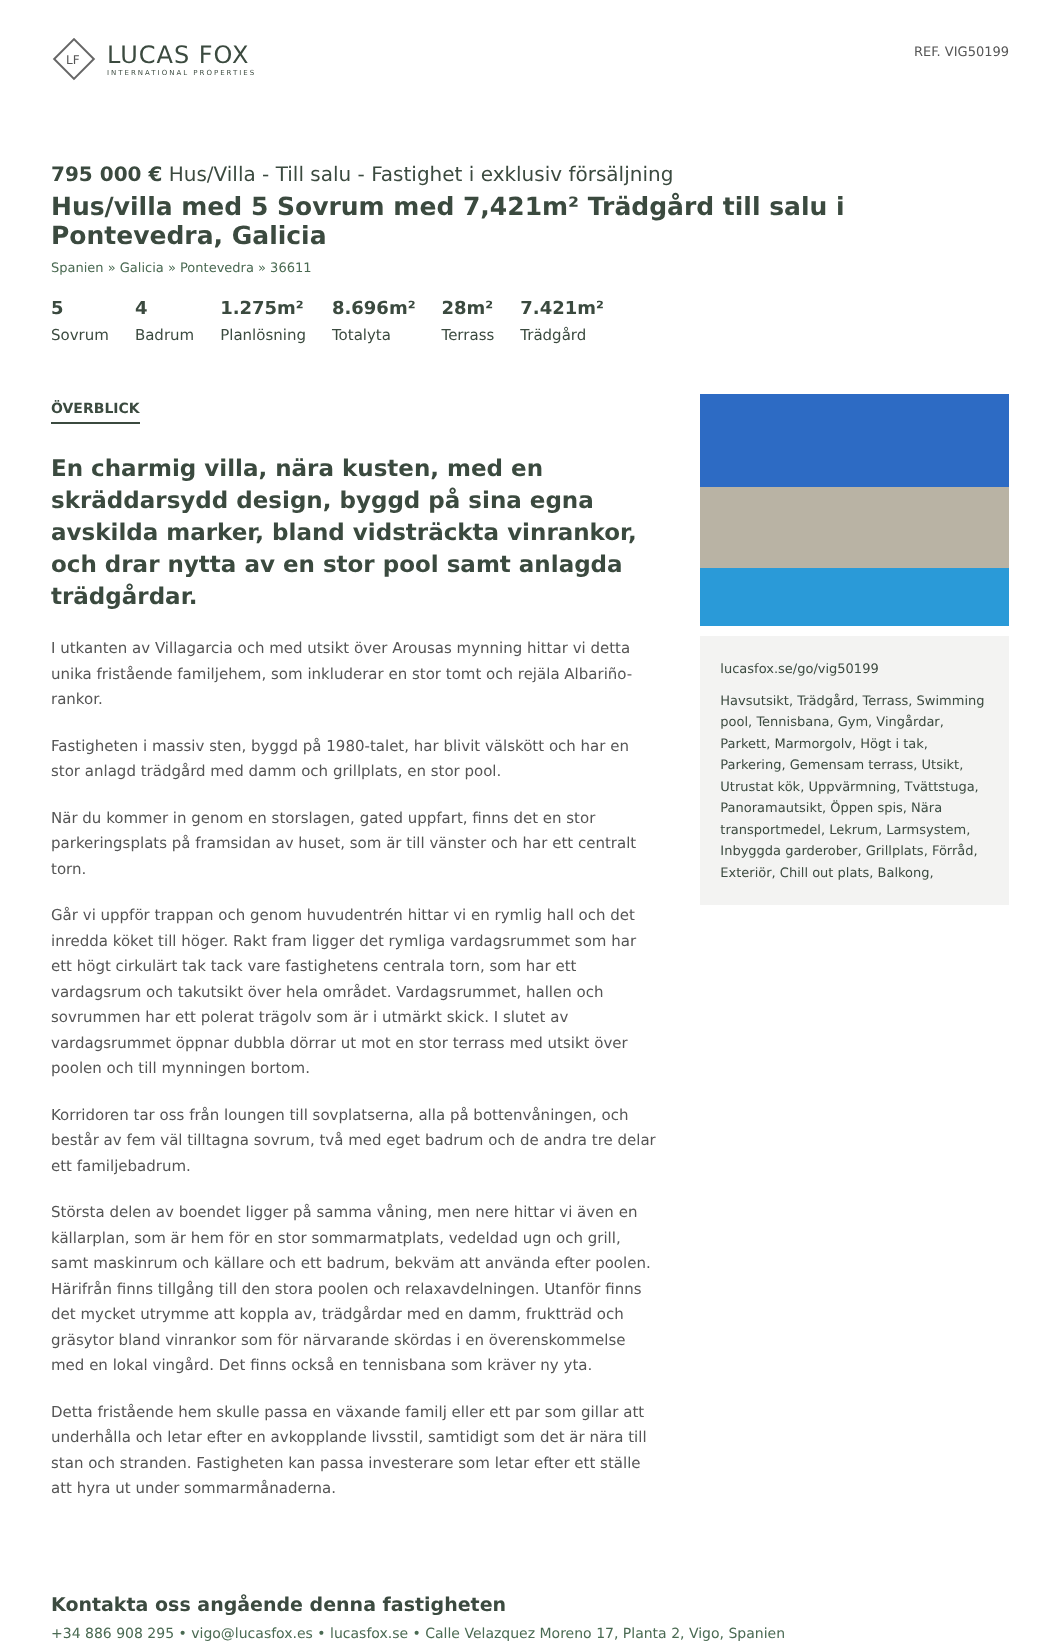LF
LUCAS FOX
INTERNATIONAL PROPERTIES
REF. VIG50199
795 000 € Hus/Villa - Till salu - Fastighet i exklusiv försäljning
Hus/villa med 5 Sovrum med 7,421m² Trädgård till salu i Pontevedra, Galicia
Spanien » Galicia » Pontevedra » 36611
5
Sovrum
4
Badrum
1.275m²
Planlösning
8.696m²
Totalyta
28m²
Terrass
7.421m²
Trädgård
ÖVERBLICK
En charmig villa, nära kusten, med en skräddarsydd design, byggd på sina egna avskilda marker, bland vidsträckta vinrankor, och drar nytta av en stor pool samt anlagda trädgårdar.
I utkanten av Villagarcia och med utsikt över Arousas mynning hittar vi detta unika fristående familjehem, som inkluderar en stor tomt och rejäla Albariño-rankor.
Fastigheten i massiv sten, byggd på 1980-talet, har blivit välskött och har en stor anlagd trädgård med damm och grillplats, en stor pool.
När du kommer in genom en storslagen, gated uppfart, finns det en stor parkeringsplats på framsidan av huset, som är till vänster och har ett centralt torn.
Går vi uppför trappan och genom huvudentrén hittar vi en rymlig hall och det inredda köket till höger. Rakt fram ligger det rymliga vardagsrummet som har ett högt cirkulärt tak tack vare fastighetens centrala torn, som har ett vardagsrum och takutsikt över hela området. Vardagsrummet, hallen och sovrummen har ett polerat trägolv som är i utmärkt skick. I slutet av vardagsrummet öppnar dubbla dörrar ut mot en stor terrass med utsikt över poolen och till mynningen bortom.
Korridoren tar oss från loungen till sovplatserna, alla på bottenvåningen, och består av fem väl tilltagna sovrum, två med eget badrum och de andra tre delar ett familjebadrum.
Största delen av boendet ligger på samma våning, men nere hittar vi även en källarplan, som är hem för en stor sommarmatplats, vedeldad ugn och grill, samt maskinrum och källare och ett badrum, bekväm att använda efter poolen. Härifrån finns tillgång till den stora poolen och relaxavdelningen. Utanför finns det mycket utrymme att koppla av, trädgårdar med en damm, fruktträd och gräsytor bland vinrankor som för närvarande skördas i en överenskommelse med en lokal vingård. Det finns också en tennisbana som kräver ny yta.
Detta fristående hem skulle passa en växande familj eller ett par som gillar att underhålla och letar efter en avkopplande livsstil, samtidigt som det är nära till stan och stranden. Fastigheten kan passa investerare som letar efter ett ställe att hyra ut under sommarmånaderna.
lucasfox.se/go/vig50199
Havsutsikt, Trädgård, Terrass, Swimming pool, Tennisbana, Gym, Vingårdar, Parkett, Marmorgolv, Högt i tak, Parkering, Gemensam terrass, Utsikt, Utrustat kök, Uppvärmning, Tvättstuga, Panoramautsikt, Öppen spis, Nära transportmedel, Lekrum, Larmsystem, Inbyggda garderober, Grillplats, Förråd, Exteriör, Chill out plats, Balkong,
Kontakta oss angående denna fastigheten
+34 886 908 295 • vigo@lucasfox.es • lucasfox.se • Calle Velazquez Moreno 17, Planta 2, Vigo, Spanien